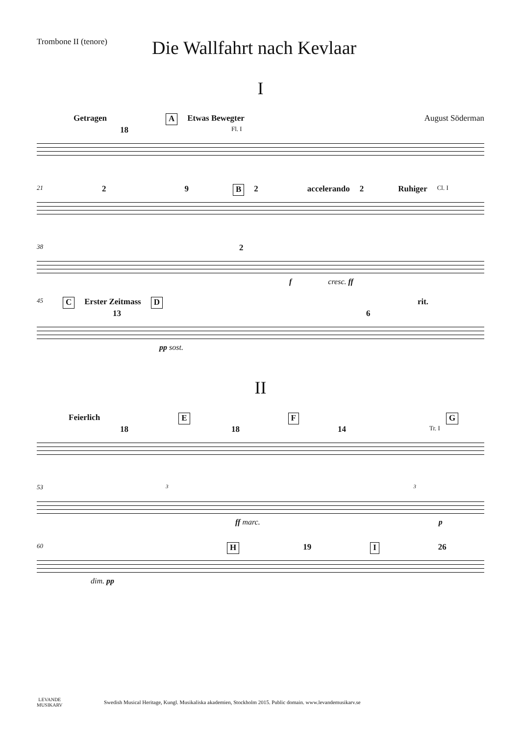Trombone II (tenore)
Die Wallfahrt nach Kevlaar
I
Getragen A Etwas Bewegter August Söderman
18 Fl. I
21 2 9 B 2 accelerando 2 Ruhiger Cl. I
38 2
f cresc. ff
45 C Erster Zeitmass D rit.
13 6
pp sost.
II
Feierlich E F G
18 18 14 Tr. I
53 3 3
ff marc. p
60 H 19 I 26
dim. pp
LEVANDE
MUSIKARV
Swedish Musical Heritage, Kungl. Musikaliska akademien, Stockholm 2015. Public domain. www.levandemusikarv.se